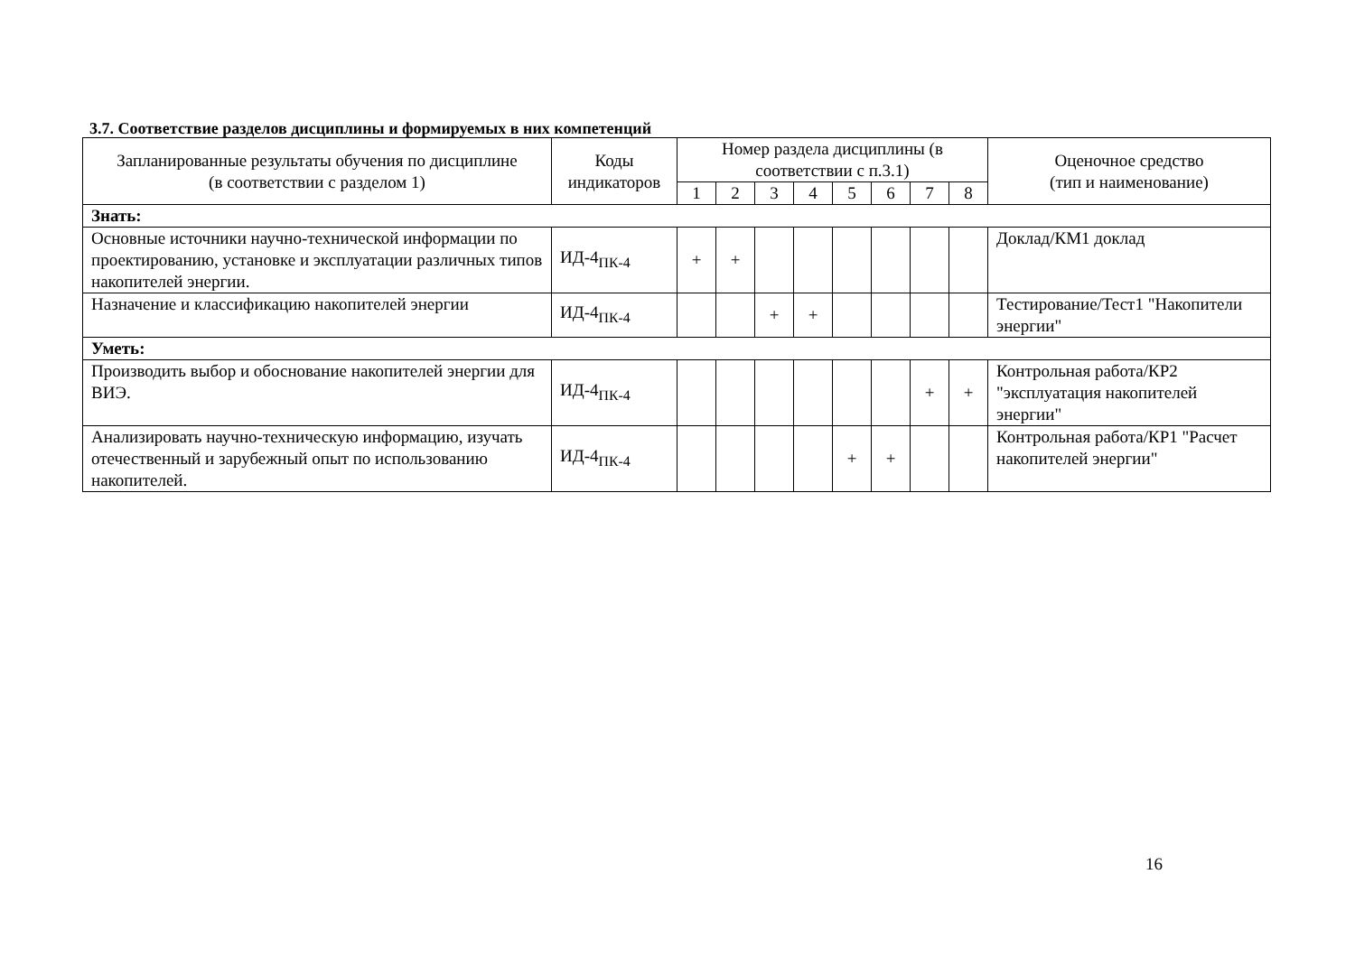3.7. Соответствие разделов дисциплины и формируемых в них компетенций
| Запланированные результаты обучения по дисциплине (в соответствии с разделом 1) | Коды индикаторов | Номер раздела дисциплины (в соответствии с п.3.1) | | | | | | | | Оценочное средство (тип и наименование) |
| --- | --- | --- | --- | --- | --- | --- | --- | --- | --- | --- |
| | | 1 | 2 | 3 | 4 | 5 | 6 | 7 | 8 | |
| Знать: | | | | | | | | | | |
| Основные источники научно-технической информации по проектированию, установке и эксплуатации различных типов накопителей энергии. | ИД-4<sub>ПК-4</sub> | + | + | | | | | | | Доклад/КМ1 доклад |
| Назначение и классификацию накопителей энергии | ИД-4<sub>ПК-4</sub> | | | + | + | | | | | Тестирование/Тест1 "Накопители энергии" |
| Уметь: | | | | | | | | | | |
| Производить выбор и обоснование накопителей энергии для ВИЭ. | ИД-4<sub>ПК-4</sub> | | | | | | | + | + | Контрольная работа/КР2 "эксплуатация накопителей энергии" |
| Анализировать научно-техническую информацию, изучать отечественный и зарубежный опыт по использованию накопителей. | ИД-4<sub>ПК-4</sub> | | | | | + | + | | | Контрольная работа/КР1 "Расчет накопителей энергии" |
16